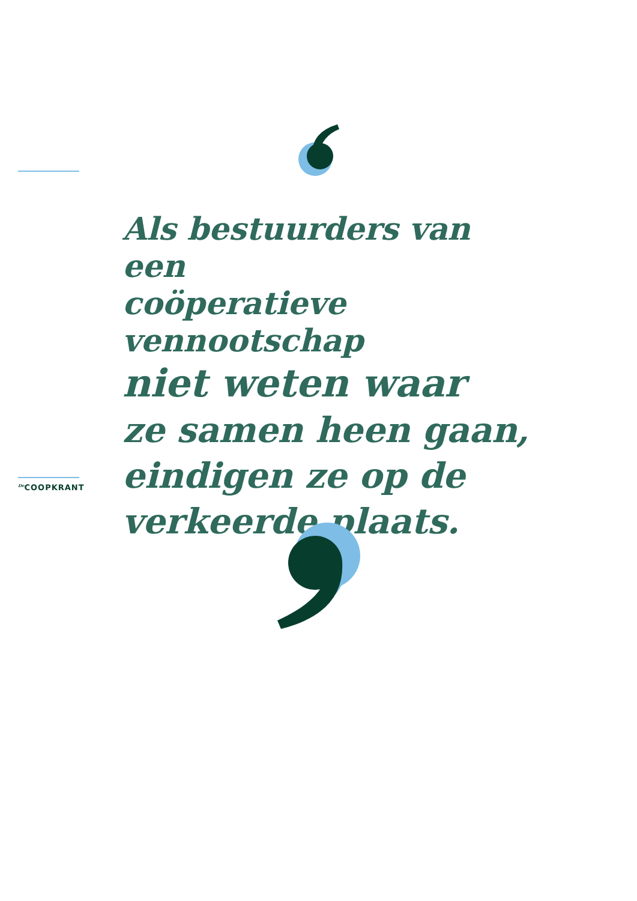Als bestuurders van een
coöperatieve vennootschap
niet weten waar
ze samen heen gaan,
eindigen ze op de
verkeerde plaats.
<sup>De</sup>COOPKRANT